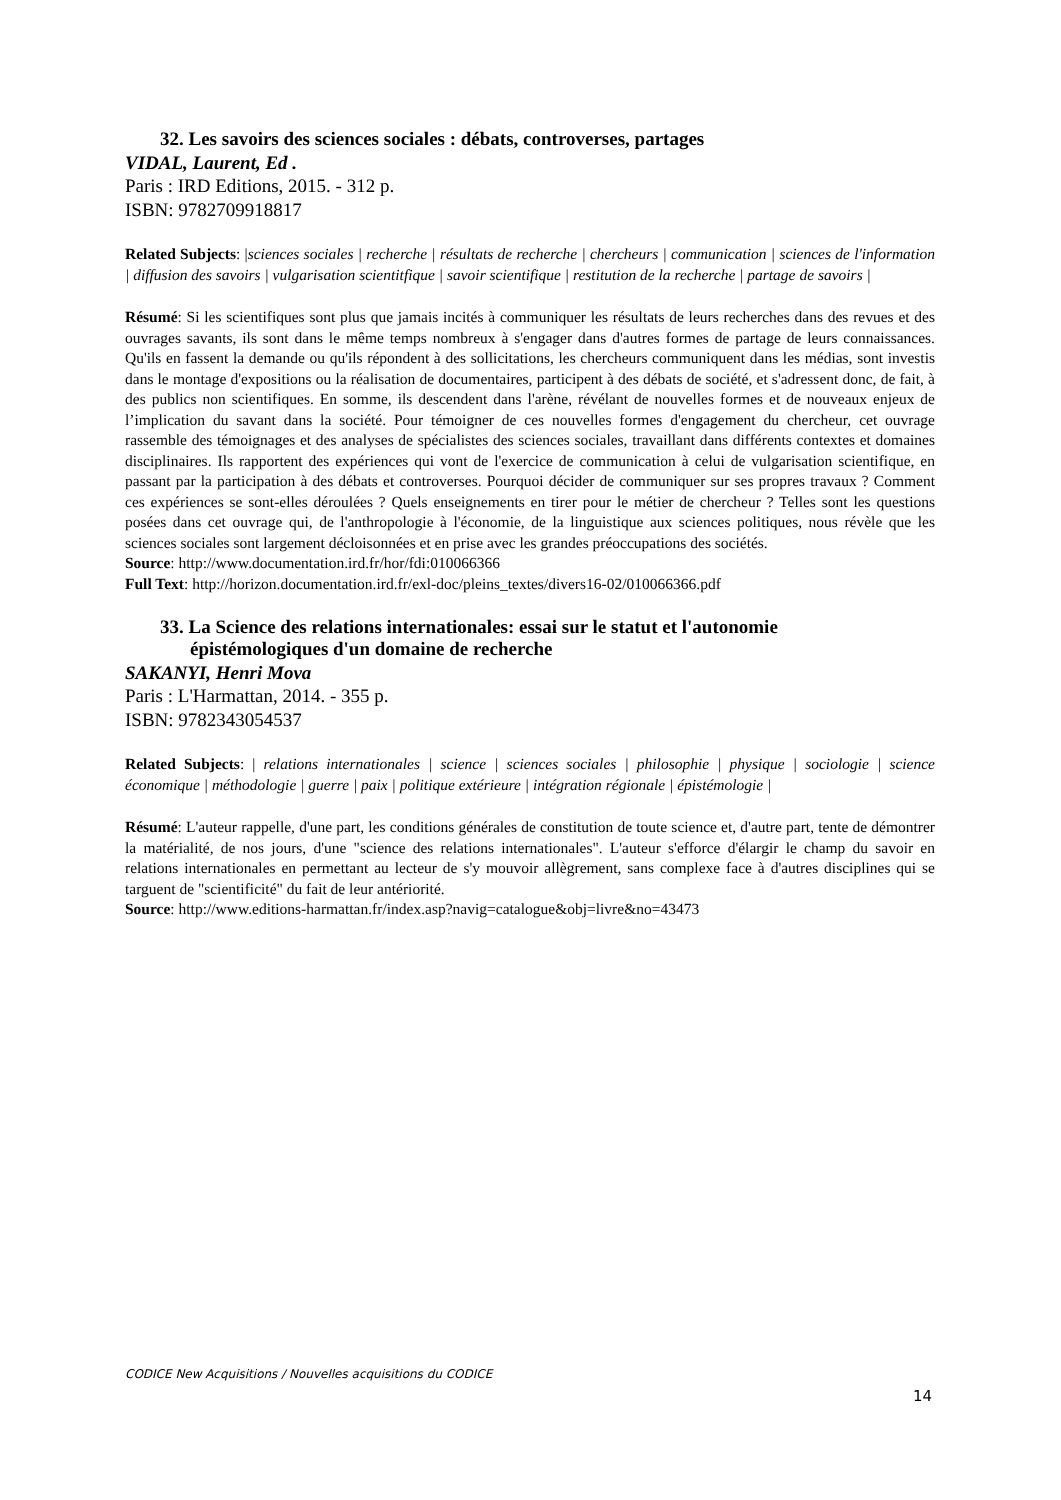32. Les savoirs des sciences sociales : débats, controverses, partages
VIDAL, Laurent, Ed .
Paris : IRD Editions, 2015. - 312 p.
ISBN: 9782709918817
Related Subjects: |sciences sociales | recherche | résultats de recherche | chercheurs | communication | sciences de l'information | diffusion des savoirs | vulgarisation scientitfique | savoir scientifique | restitution de la recherche | partage de savoirs |
Résumé: Si les scientifiques sont plus que jamais incités à communiquer les résultats de leurs recherches dans des revues et des ouvrages savants, ils sont dans le même temps nombreux à s'engager dans d'autres formes de partage de leurs connaissances. Qu'ils en fassent la demande ou qu'ils répondent à des sollicitations, les chercheurs communiquent dans les médias, sont investis dans le montage d'expositions ou la réalisation de documentaires, participent à des débats de société, et s'adressent donc, de fait, à des publics non scientifiques. En somme, ils descendent dans l'arène, révélant de nouvelles formes et de nouveaux enjeux de l’implication du savant dans la société. Pour témoigner de ces nouvelles formes d'engagement du chercheur, cet ouvrage rassemble des témoignages et des analyses de spécialistes des sciences sociales, travaillant dans différents contextes et domaines disciplinaires. Ils rapportent des expériences qui vont de l'exercice de communication à celui de vulgarisation scientifique, en passant par la participation à des débats et controverses. Pourquoi décider de communiquer sur ses propres travaux ? Comment ces expériences se sont-elles déroulées ? Quels enseignements en tirer pour le métier de chercheur ? Telles sont les questions posées dans cet ouvrage qui, de l'anthropologie à l'économie, de la linguistique aux sciences politiques, nous révèle que les sciences sociales sont largement décloisonnées et en prise avec les grandes préoccupations des sociétés.
Source: http://www.documentation.ird.fr/hor/fdi:010066366
Full Text: http://horizon.documentation.ird.fr/exl-doc/pleins_textes/divers16-02/010066366.pdf
33. La Science des relations internationales: essai sur le statut et l'autonomie
épistémologiques d'un domaine de recherche
SAKANYI, Henri Mova
Paris : L'Harmattan, 2014. - 355 p.
ISBN: 9782343054537
Related Subjects: | relations internationales | science | sciences sociales | philosophie | physique | sociologie | science économique | méthodologie | guerre | paix | politique extérieure | intégration régionale | épistémologie |
Résumé: L'auteur rappelle, d'une part, les conditions générales de constitution de toute science et, d'autre part, tente de démontrer la matérialité, de nos jours, d'une "science des relations internationales". L'auteur s'efforce d'élargir le champ du savoir en relations internationales en permettant au lecteur de s'y mouvoir allègrement, sans complexe face à d'autres disciplines qui se targuent de "scientificité" du fait de leur antériorité.
Source: http://www.editions-harmattan.fr/index.asp?navig=catalogue&obj=livre&no=43473
CODICE New Acquisitions / Nouvelles acquisitions du CODICE
14